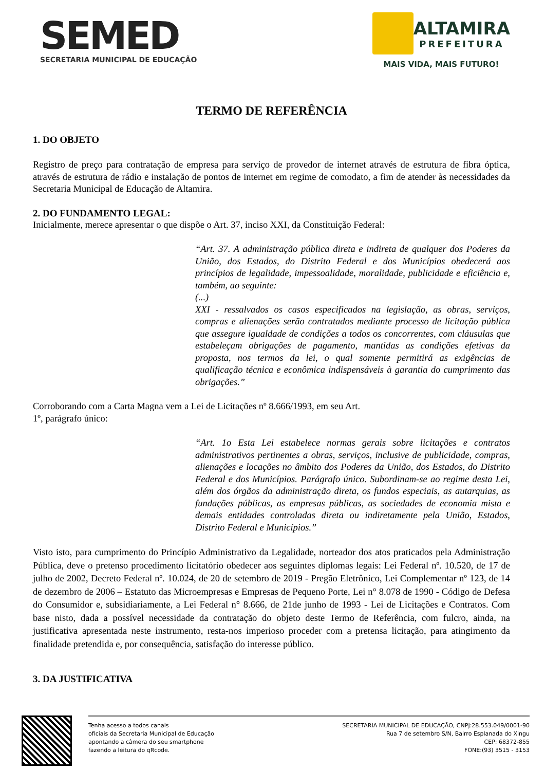SEMED
SECRETARIA MUNICIPAL DE EDUCAÇÃO
ALTAMIRA
PREFEITURA
MAIS VIDA, MAIS FUTURO!
TERMO DE REFERÊNCIA
1. DO OBJETO
Registro de preço para contratação de empresa para serviço de provedor de internet através de estrutura de fibra óptica, através de estrutura de rádio e instalação de pontos de internet em regime de comodato, a fim de atender às necessidades da Secretaria Municipal de Educação de Altamira.
2. DO FUNDAMENTO LEGAL:
Inicialmente, merece apresentar o que dispõe o Art. 37, inciso XXI, da Constituição Federal:
“Art. 37. A administração pública direta e indireta de qualquer dos Poderes da União, dos Estados, do Distrito Federal e dos Municípios obedecerá aos princípios de legalidade, impessoalidade, moralidade, publicidade e eficiência e, também, ao seguinte:
(...)
XXI - ressalvados os casos especificados na legislação, as obras, serviços, compras e alienações serão contratados mediante processo de licitação pública que assegure igualdade de condições a todos os concorrentes, com cláusulas que estabeleçam obrigações de pagamento, mantidas as condições efetivas da proposta, nos termos da lei, o qual somente permitirá as exigências de qualificação técnica e econômica indispensáveis à garantia do cumprimento das obrigações.”
Corroborando com a Carta Magna vem a Lei de Licitações nº 8.666/1993, em seu Art.
1º, parágrafo único:
“Art. 1o Esta Lei estabelece normas gerais sobre licitações e contratos administrativos pertinentes a obras, serviços, inclusive de publicidade, compras, alienações e locações no âmbito dos Poderes da União, dos Estados, do Distrito Federal e dos Municípios. Parágrafo único. Subordinam-se ao regime desta Lei, além dos órgãos da administração direta, os fundos especiais, as autarquias, as fundações públicas, as empresas públicas, as sociedades de economia mista e demais entidades controladas direta ou indiretamente pela União, Estados, Distrito Federal e Municípios.”
Visto isto, para cumprimento do Princípio Administrativo da Legalidade, norteador dos atos praticados pela Administração Pública, deve o pretenso procedimento licitatório obedecer aos seguintes diplomas legais: Lei Federal nº. 10.520, de 17 de julho de 2002, Decreto Federal nº. 10.024, de 20 de setembro de 2019 - Pregão Eletrônico, Lei Complementar nº 123, de 14 de dezembro de 2006 – Estatuto das Microempresas e Empresas de Pequeno Porte, Lei n° 8.078 de 1990 - Código de Defesa do Consumidor e, subsidiariamente, a Lei Federal n° 8.666, de 21de junho de 1993 - Lei de Licitações e Contratos. Com base nisto, dada a possível necessidade da contratação do objeto deste Termo de Referência, com fulcro, ainda, na justificativa apresentada neste instrumento, resta-nos imperioso proceder com a pretensa licitação, para atingimento da finalidade pretendida e, por consequência, satisfação do interesse público.
3. DA JUSTIFICATIVA
Tenha acesso a todos canais
oficiais da Secretaria Municipal de Educação
apontando a câmera do seu smartphone
fazendo a leitura do qRcode.
SECRETARIA MUNICIPAL DE EDUCAÇÃO, CNPJ:28.553.049/0001-90
Rua 7 de setembro S/N, Bairro Esplanada do Xingu
CEP: 68372-855
FONE:(93) 3515 - 3153